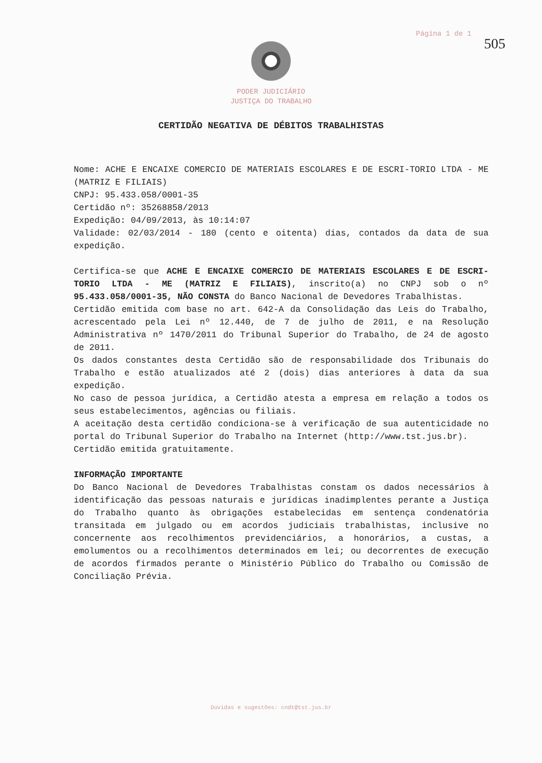Página 1 de 1
505
PODER JUDICIÁRIO
JUSTIÇA DO TRABALHO
CERTIDÃO NEGATIVA DE DÉBITOS TRABALHISTAS
Nome: ACHE E ENCAIXE COMERCIO DE MATERIAIS ESCOLARES E DE ESCRI-TORIO LTDA - ME (MATRIZ E FILIAIS)
CNPJ: 95.433.058/0001-35
Certidão nº: 35268858/2013
Expedição: 04/09/2013, às 10:14:07
Validade: 02/03/2014 - 180 (cento e oitenta) dias, contados da data de sua expedição.
Certifica-se que ACHE E ENCAIXE COMERCIO DE MATERIAIS ESCOLARES E DE ESCRI-TORIO LTDA - ME (MATRIZ E FILIAIS), inscrito(a) no CNPJ sob o nº 95.433.058/0001-35, NÃO CONSTA do Banco Nacional de Devedores Trabalhistas.
Certidão emitida com base no art. 642-A da Consolidação das Leis do Trabalho, acrescentado pela Lei nº 12.440, de 7 de julho de 2011, e na Resolução Administrativa nº 1470/2011 do Tribunal Superior do Trabalho, de 24 de agosto de 2011.
Os dados constantes desta Certidão são de responsabilidade dos Tribunais do Trabalho e estão atualizados até 2 (dois) dias anteriores à data da sua expedição.
No caso de pessoa jurídica, a Certidão atesta a empresa em relação a todos os seus estabelecimentos, agências ou filiais.
A aceitação desta certidão condiciona-se à verificação de sua autenticidade no portal do Tribunal Superior do Trabalho na Internet (http://www.tst.jus.br).
Certidão emitida gratuitamente.
INFORMAÇÃO IMPORTANTE
Do Banco Nacional de Devedores Trabalhistas constam os dados necessários à identificação das pessoas naturais e jurídicas inadimplentes perante a Justiça do Trabalho quanto às obrigações estabelecidas em sentença condenatória transitada em julgado ou em acordos judiciais trabalhistas, inclusive no concernente aos recolhimentos previdenciários, a honorários, a custas, a emolumentos ou a recolhimentos determinados em lei; ou decorrentes de execução de acordos firmados perante o Ministério Público do Trabalho ou Comissão de Conciliação Prévia.
Dúvidas e sugestões: cndt@tst.jus.br